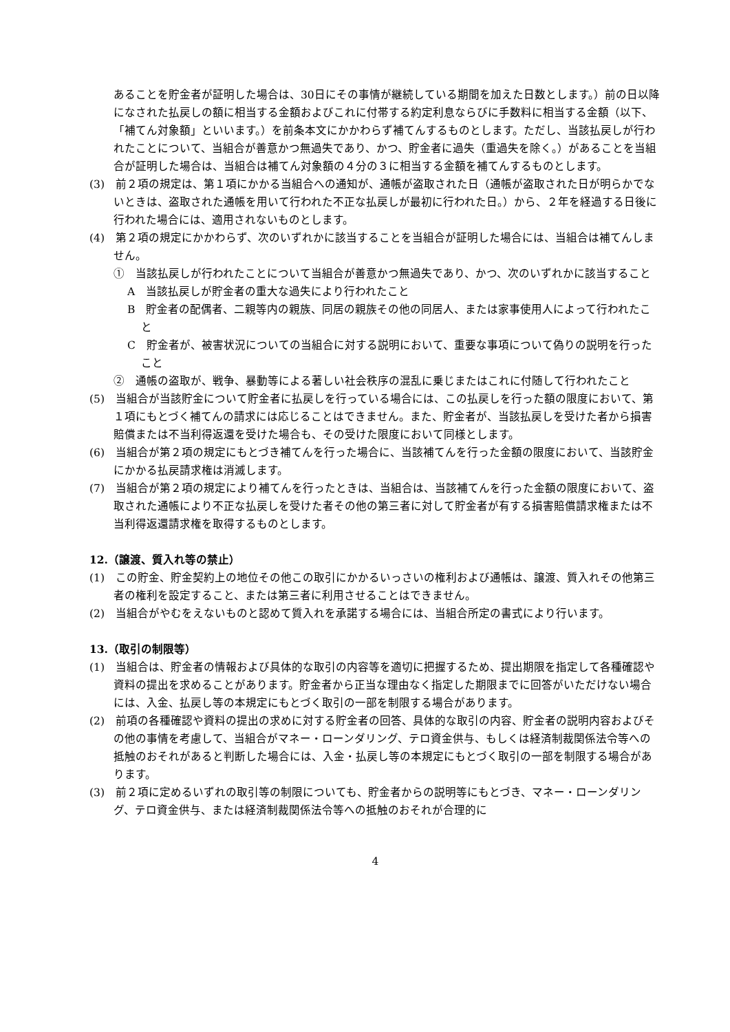あることを貯金者が証明した場合は、30日にその事情が継続している期間を加えた日数とします。）前の日以降になされた払戻しの額に相当する金額およびこれに付帯する約定利息ならびに手数料に相当する金額（以下、「補てん対象額」といいます。）を前条本文にかかわらず補てんするものとします。ただし、当該払戻しが行われたことについて、当組合が善意かつ無過失であり、かつ、貯金者に過失（重過失を除く。）があることを当組合が証明した場合は、当組合は補てん対象額の４分の３に相当する金額を補てんするものとします。
(3)　前２項の規定は、第１項にかかる当組合への通知が、通帳が盗取された日（通帳が盗取された日が明らかでないときは、盗取された通帳を用いて行われた不正な払戻しが最初に行われた日。）から、２年を経過する日後に行われた場合には、適用されないものとします。
(4)　第２項の規定にかかわらず、次のいずれかに該当することを当組合が証明した場合には、当組合は補てんしません。
①　当該払戻しが行われたことについて当組合が善意かつ無過失であり、かつ、次のいずれかに該当すること
A　当該払戻しが貯金者の重大な過失により行われたこと
B　貯金者の配偶者、二親等内の親族、同居の親族その他の同居人、または家事使用人によって行われたこと
C　貯金者が、被害状況についての当組合に対する説明において、重要な事項について偽りの説明を行ったこと
②　通帳の盗取が、戦争、暴動等による著しい社会秩序の混乱に乗じまたはこれに付随して行われたこと
(5)　当組合が当該貯金について貯金者に払戻しを行っている場合には、この払戻しを行った額の限度において、第１項にもとづく補てんの請求には応じることはできません。また、貯金者が、当該払戻しを受けた者から損害賠償または不当利得返還を受けた場合も、その受けた限度において同様とします。
(6)　当組合が第２項の規定にもとづき補てんを行った場合に、当該補てんを行った金額の限度において、当該貯金にかかる払戻請求権は消滅します。
(7)　当組合が第２項の規定により補てんを行ったときは、当組合は、当該補てんを行った金額の限度において、盗取された通帳により不正な払戻しを受けた者その他の第三者に対して貯金者が有する損害賠償請求権または不当利得返還請求権を取得するものとします。
12.（譲渡、質入れ等の禁止）
(1)　この貯金、貯金契約上の地位その他この取引にかかるいっさいの権利および通帳は、譲渡、質入れその他第三者の権利を設定すること、または第三者に利用させることはできません。
(2)　当組合がやむをえないものと認めて質入れを承諾する場合には、当組合所定の書式により行います。
13.（取引の制限等）
(1)　当組合は、貯金者の情報および具体的な取引の内容等を適切に把握するため、提出期限を指定して各種確認や資料の提出を求めることがあります。貯金者から正当な理由なく指定した期限までに回答がいただけない場合には、入金、払戻し等の本規定にもとづく取引の一部を制限する場合があります。
(2)　前項の各種確認や資料の提出の求めに対する貯金者の回答、具体的な取引の内容、貯金者の説明内容およびその他の事情を考慮して、当組合がマネー・ローンダリング、テロ資金供与、もしくは経済制裁関係法令等への抵触のおそれがあると判断した場合には、入金・払戻し等の本規定にもとづく取引の一部を制限する場合があります。
(3)　前２項に定めるいずれの取引等の制限についても、貯金者からの説明等にもとづき、マネー・ローンダリング、テロ資金供与、または経済制裁関係法令等への抵触のおそれが合理的に
4